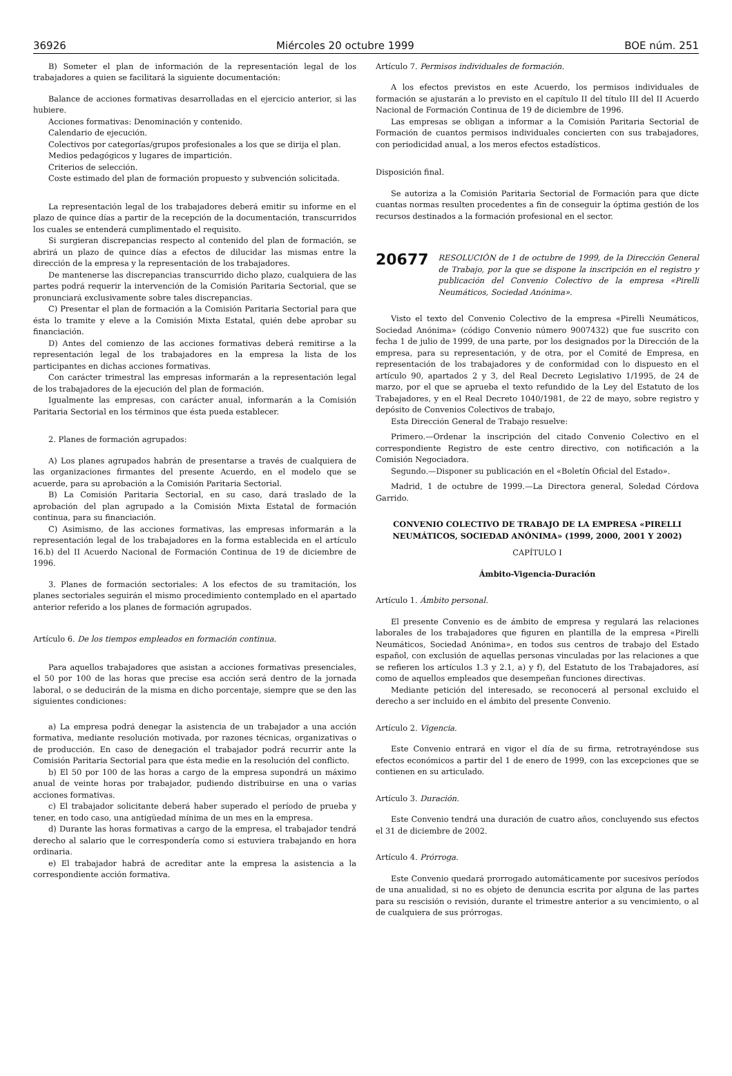36926 Miércoles 20 octubre 1999 BOE núm. 251
B) Someter el plan de información de la representación legal de los trabajadores a quien se facilitará la siguiente documentación:
Balance de acciones formativas desarrolladas en el ejercicio anterior, si las hubiere.
Acciones formativas: Denominación y contenido.
Calendario de ejecución.
Colectivos por categorías/grupos profesionales a los que se dirija el plan.
Medios pedagógicos y lugares de impartición.
Criterios de selección.
Coste estimado del plan de formación propuesto y subvención solicitada.
La representación legal de los trabajadores deberá emitir su informe en el plazo de quince días a partir de la recepción de la documentación, transcurridos los cuales se entenderá cumplimentado el requisito.
Si surgieran discrepancias respecto al contenido del plan de formación, se abrirá un plazo de quince días a efectos de dilucidar las mismas entre la dirección de la empresa y la representación de los trabajadores.
De mantenerse las discrepancias transcurrido dicho plazo, cualquiera de las partes podrá requerir la intervención de la Comisión Paritaria Sectorial, que se pronunciará exclusivamente sobre tales discrepancias.
C) Presentar el plan de formación a la Comisión Paritaria Sectorial para que ésta lo tramite y eleve a la Comisión Mixta Estatal, quién debe aprobar su financiación.
D) Antes del comienzo de las acciones formativas deberá remitirse a la representación legal de los trabajadores en la empresa la lista de los participantes en dichas acciones formativas.
Con carácter trimestral las empresas informarán a la representación legal de los trabajadores de la ejecución del plan de formación.
Igualmente las empresas, con carácter anual, informarán a la Comisión Paritaria Sectorial en los términos que ésta pueda establecer.
2. Planes de formación agrupados:
A) Los planes agrupados habrán de presentarse a través de cualquiera de las organizaciones firmantes del presente Acuerdo, en el modelo que se acuerde, para su aprobación a la Comisión Paritaria Sectorial.
B) La Comisión Paritaria Sectorial, en su caso, dará traslado de la aprobación del plan agrupado a la Comisión Mixta Estatal de formación continua, para su financiación.
C) Asimismo, de las acciones formativas, las empresas informarán a la representación legal de los trabajadores en la forma establecida en el artículo 16.b) del II Acuerdo Nacional de Formación Continua de 19 de diciembre de 1996.
3. Planes de formación sectoriales: A los efectos de su tramitación, los planes sectoriales seguirán el mismo procedimiento contemplado en el apartado anterior referido a los planes de formación agrupados.
Artículo 6. De los tiempos empleados en formación continua.
Para aquellos trabajadores que asistan a acciones formativas presenciales, el 50 por 100 de las horas que precise esa acción será dentro de la jornada laboral, o se deducirán de la misma en dicho porcentaje, siempre que se den las siguientes condiciones:
a) La empresa podrá denegar la asistencia de un trabajador a una acción formativa, mediante resolución motivada, por razones técnicas, organizativas o de producción. En caso de denegación el trabajador podrá recurrir ante la Comisión Paritaria Sectorial para que ésta medie en la resolución del conflicto.
b) El 50 por 100 de las horas a cargo de la empresa supondrá un máximo anual de veinte horas por trabajador, pudiendo distribuirse en una o varias acciones formativas.
c) El trabajador solicitante deberá haber superado el período de prueba y tener, en todo caso, una antigüedad mínima de un mes en la empresa.
d) Durante las horas formativas a cargo de la empresa, el trabajador tendrá derecho al salario que le correspondería como si estuviera trabajando en hora ordinaria.
e) El trabajador habrá de acreditar ante la empresa la asistencia a la correspondiente acción formativa.
Artículo 7. Permisos individuales de formación.
A los efectos previstos en este Acuerdo, los permisos individuales de formación se ajustarán a lo previsto en el capítulo II del título III del II Acuerdo Nacional de Formación Continua de 19 de diciembre de 1996.
Las empresas se obligan a informar a la Comisión Paritaria Sectorial de Formación de cuantos permisos individuales concierten con sus trabajadores, con periodicidad anual, a los meros efectos estadísticos.
Disposición final.
Se autoriza a la Comisión Paritaria Sectorial de Formación para que dicte cuantas normas resulten procedentes a fin de conseguir la óptima gestión de los recursos destinados a la formación profesional en el sector.
20677 RESOLUCIÓN de 1 de octubre de 1999, de la Dirección General de Trabajo, por la que se dispone la inscripción en el registro y publicación del Convenio Colectivo de la empresa «Pirelli Neumáticos, Sociedad Anónima».
Visto el texto del Convenio Colectivo de la empresa «Pirelli Neumáticos, Sociedad Anónima» (código Convenio número 9007432) que fue suscrito con fecha 1 de julio de 1999, de una parte, por los designados por la Dirección de la empresa, para su representación, y de otra, por el Comité de Empresa, en representación de los trabajadores y de conformidad con lo dispuesto en el artículo 90, apartados 2 y 3, del Real Decreto Legislativo 1/1995, de 24 de marzo, por el que se aprueba el texto refundido de la Ley del Estatuto de los Trabajadores, y en el Real Decreto 1040/1981, de 22 de mayo, sobre registro y depósito de Convenios Colectivos de trabajo,
Esta Dirección General de Trabajo resuelve:
Primero.—Ordenar la inscripción del citado Convenio Colectivo en el correspondiente Registro de este centro directivo, con notificación a la Comisión Negociadora.
Segundo.—Disponer su publicación en el «Boletín Oficial del Estado».
Madrid, 1 de octubre de 1999.—La Directora general, Soledad Córdova Garrido.
CONVENIO COLECTIVO DE TRABAJO DE LA EMPRESA «PIRELLI NEUMÁTICOS, SOCIEDAD ANÓNIMA» (1999, 2000, 2001 Y 2002)
CAPÍTULO I
Ámbito-Vigencia-Duración
Artículo 1. Ámbito personal.
El presente Convenio es de ámbito de empresa y regulará las relaciones laborales de los trabajadores que figuren en plantilla de la empresa «Pirelli Neumáticos, Sociedad Anónima», en todos sus centros de trabajo del Estado español, con exclusión de aquellas personas vinculadas por las relaciones a que se refieren los artículos 1.3 y 2.1, a) y f), del Estatuto de los Trabajadores, así como de aquellos empleados que desempeñan funciones directivas.
Mediante petición del interesado, se reconocerá al personal excluido el derecho a ser incluido en el ámbito del presente Convenio.
Artículo 2. Vigencia.
Este Convenio entrará en vigor el día de su firma, retrotrayéndose sus efectos económicos a partir del 1 de enero de 1999, con las excepciones que se contienen en su articulado.
Artículo 3. Duración.
Este Convenio tendrá una duración de cuatro años, concluyendo sus efectos el 31 de diciembre de 2002.
Artículo 4. Prórroga.
Este Convenio quedará prorrogado automáticamente por sucesivos períodos de una anualidad, si no es objeto de denuncia escrita por alguna de las partes para su rescisión o revisión, durante el trimestre anterior a su vencimiento, o al de cualquiera de sus prórrogas.